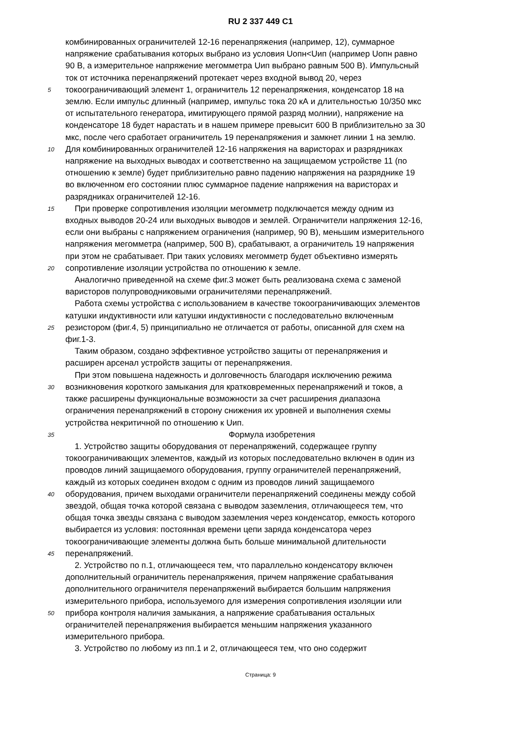RU 2 337 449 C1
комбинированных ограничителей 12-16 перенапряжения (например, 12), суммарное
напряжение срабатывания которых выбрано из условия Uопн<Uип (например Uопн равно
90 В, а измерительное напряжение мегомметра Uип выбрано равным 500 В). Импульсный
ток от источника перенапряжений протекает через входной вывод 20, через
5 токоограничивающий элемент 1, ограничитель 12 перенапряжения, конденсатор 18 на
землю. Если импульс длинный (например, импульс тока 20 кА и длительностью 10/350 мкс
от испытательного генератора, имитирующего прямой разряд молнии), напряжение на
конденсаторе 18 будет нарастать и в нашем примере превысит 600 В приблизительно за 30
мкс, после чего сработает ограничитель 19 перенапряжения и замкнет линии 1 на землю.
10 Для комбинированных ограничителей 12-16 напряжения на варисторах и разрядниках
напряжение на выходных выводах и соответственно на защищаемом устройстве 11 (по
отношению к земле) будет приблизительно равно падению напряжения на разряднике 19
во включенном его состоянии плюс суммарное падение напряжения на варисторах и
разрядниках ограничителей 12-16.
15 При проверке сопротивления изоляции мегомметр подключается между одним из
входных выводов 20-24 или выходных выводов и землей. Ограничители напряжения 12-16,
если они выбраны с напряжением ограничения (например, 90 В), меньшим измерительного
напряжения мегомметра (например, 500 В), срабатывают, а ограничитель 19 напряжения
при этом не срабатывает. При таких условиях мегомметр будет объективно измерять
20 сопротивление изоляции устройства по отношению к земле.
Аналогично приведенной на схеме фиг.3 может быть реализована схема с заменой
варисторов полупроводниковыми ограничителями перенапряжений.
Работа схемы устройства с использованием в качестве токоограничивающих элементов
катушки индуктивности или катушки индуктивности с последовательно включенным
25 резистором (фиг.4, 5) принципиально не отличается от работы, описанной для схем на
фиг.1-3.
Таким образом, создано эффективное устройство защиты от перенапряжения и
расширен арсенал устройств защиты от перенапряжения.
При этом повышена надежность и долговечность благодаря исключению режима
30 возникновения короткого замыкания для кратковременных перенапряжений и токов, а
также расширены функциональные возможности за счет расширения диапазона
ограничения перенапряжений в сторону снижения их уровней и выполнения схемы
устройства некритичной по отношению к Uип.
35 Формула изобретения
1. Устройство защиты оборудования от перенапряжений, содержащее группу
токоограничивающих элементов, каждый из которых последовательно включен в один из
проводов линий защищаемого оборудования, группу ограничителей перенапряжений,
каждый из которых соединен входом с одним из проводов линий защищаемого
40 оборудования, причем выходами ограничители перенапряжений соединены между собой
звездой, общая точка которой связана с выводом заземления, отличающееся тем, что
общая точка звезды связана с выводом заземления через конденсатор, емкость которого
выбирается из условия: постоянная времени цепи заряда конденсатора через
токоограничивающие элементы должна быть больше минимальной длительности
45 перенапряжений.
2. Устройство по п.1, отличающееся тем, что параллельно конденсатору включен
дополнительный ограничитель перенапряжения, причем напряжение срабатывания
дополнительного ограничителя перенапряжений выбирается большим напряжения
измерительного прибора, используемого для измерения сопротивления изоляции или
50 прибора контроля наличия замыкания, а напряжение срабатывания остальных
ограничителей перенапряжения выбирается меньшим напряжения указанного
измерительного прибора.
3. Устройство по любому из пп.1 и 2, отличающееся тем, что оно содержит
Страница: 9